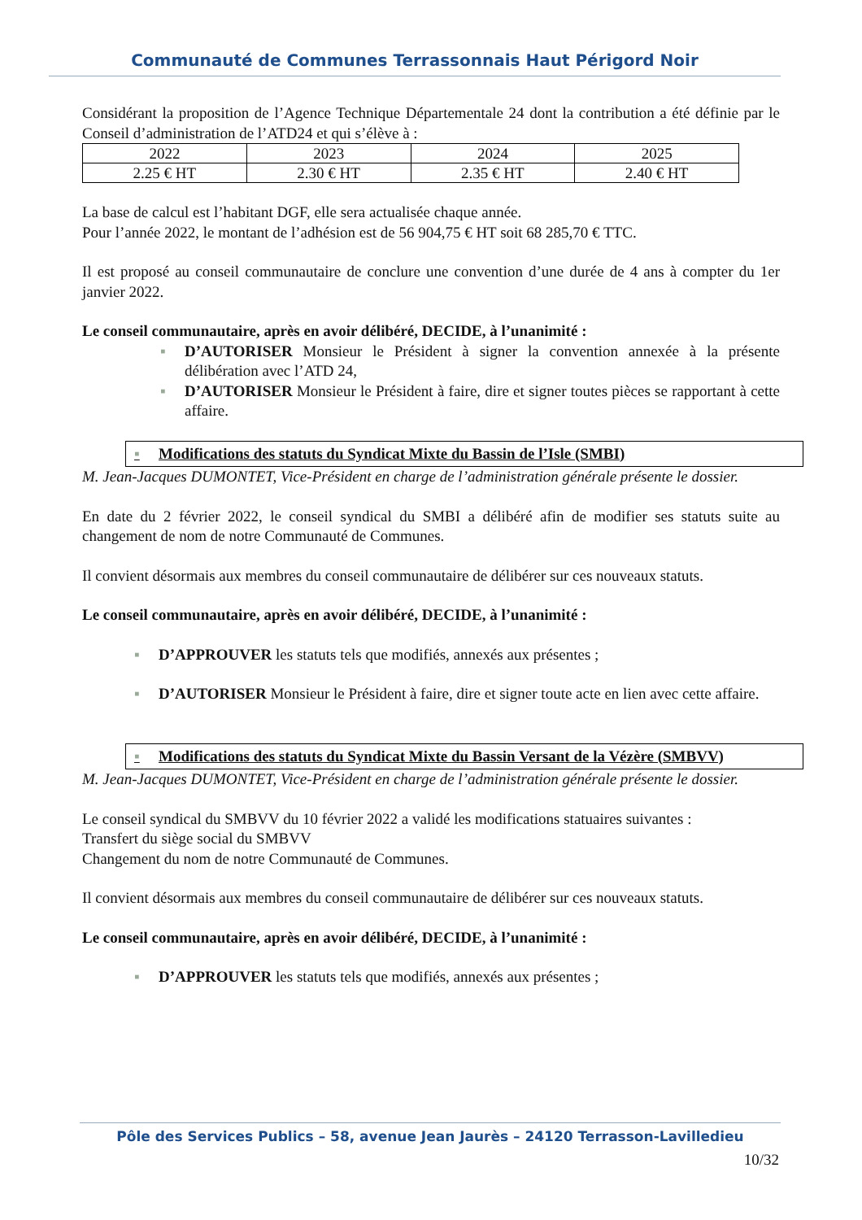Communauté de Communes Terrassonnais Haut Périgord Noir
Considérant la proposition de l’Agence Technique Départementale 24 dont la contribution a été définie par le Conseil d’administration de l’ATD24 et qui s’élève à :
| 2022 | 2023 | 2024 | 2025 |
| 2.25 € HT | 2.30 € HT | 2.35 € HT | 2.40 € HT |
La base de calcul est l’habitant DGF, elle sera actualisée chaque année.
Pour l’année 2022, le montant de l’adhésion est de 56 904,75 € HT soit 68 285,70 € TTC.
Il est proposé au conseil communautaire de conclure une convention d’une durée de 4 ans à compter du 1er janvier 2022.
Le conseil communautaire, après en avoir délibéré, DECIDE, à l’unanimité :
▪ D’AUTORISER Monsieur le Président à signer la convention annexée à la présente délibération avec l’ATD 24,
▪ D’AUTORISER Monsieur le Président à faire, dire et signer toutes pièces se rapportant à cette affaire.
▪ Modifications des statuts du Syndicat Mixte du Bassin de l’Isle (SMBI)
M. Jean-Jacques DUMONTET, Vice-Président en charge de l’administration générale présente le dossier.
En date du 2 février 2022, le conseil syndical du SMBI a délibéré afin de modifier ses statuts suite au changement de nom de notre Communauté de Communes.
Il convient désormais aux membres du conseil communautaire de délibérer sur ces nouveaux statuts.
Le conseil communautaire, après en avoir délibéré, DECIDE, à l’unanimité :
▪ D’APPROUVER les statuts tels que modifiés, annexés aux présentes ;
▪ D’AUTORISER Monsieur le Président à faire, dire et signer toute acte en lien avec cette affaire.
▪ Modifications des statuts du Syndicat Mixte du Bassin Versant de la Vézère (SMBVV)
M. Jean-Jacques DUMONTET, Vice-Président en charge de l’administration générale présente le dossier.
Le conseil syndical du SMBVV du 10 février 2022 a validé les modifications statuaires suivantes :
Transfert du siège social du SMBVV
Changement du nom de notre Communauté de Communes.
Il convient désormais aux membres du conseil communautaire de délibérer sur ces nouveaux statuts.
Le conseil communautaire, après en avoir délibéré, DECIDE, à l’unanimité :
▪ D’APPROUVER les statuts tels que modifiés, annexés aux présentes ;
Pôle des Services Publics – 58, avenue Jean Jaurès – 24120 Terrasson-Lavilledieu
10/32